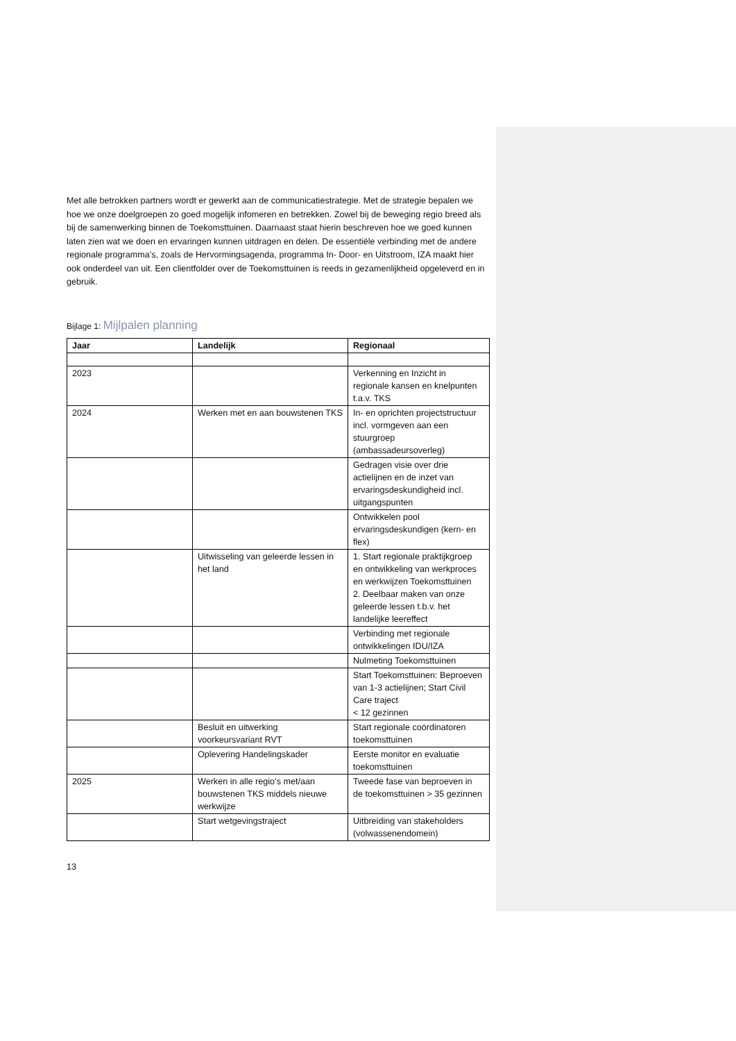Met alle betrokken partners wordt er gewerkt aan de communicatiestrategie. Met de strategie bepalen we hoe we onze doelgroepen zo goed mogelijk infomeren en betrekken. Zowel bij de beweging regio breed als bij de samenwerking binnen de Toekomsttuinen. Daarnaast staat hierin beschreven hoe we goed kunnen laten zien wat we doen en ervaringen kunnen uitdragen en delen. De essentiële verbinding met de andere regionale programma’s, zoals de Hervormingsagenda, programma In- Door- en Uitstroom, IZA maakt hier ook onderdeel van uit. Een clientfolder over de Toekomsttuinen is reeds in gezamenlijkheid opgeleverd en in gebruik.
Bijlage 1: Mijlpalen planning
| Jaar | Landelijk | Regionaal |
| --- | --- | --- |
| 2023 | | Verkenning en Inzicht in regionale kansen en knelpunten t.a.v. TKS |
| 2024 | Werken met en aan bouwstenen TKS | In- en oprichten projectstructuur incl. vormgeven aan een stuurgroep (ambassadeursoverleg) |
| | | Gedragen visie over drie actielijnen en de inzet van ervaringsdeskundigheid incl. uitgangspunten |
| | | Ontwikkelen pool ervaringsdeskundigen (kern- en flex) |
| | Uitwisseling van geleerde lessen in het land | 1. Start regionale praktijkgroep en ontwikkeling van werkproces en werkwijzen Toekomsttuinen 2. Deelbaar maken van onze geleerde lessen t.b.v. het landelijke leereffect |
| | | Verbinding met regionale ontwikkelingen IDU/IZA |
| | | Nulmeting Toekomsttuinen |
| | | Start Toekomsttuinen: Beproeven van 1-3 actielijnen; Start Civil Care traject < 12 gezinnen |
| | Besluit en uitwerking voorkeursvariant RVT | Start regionale coördinatoren toekomsttuinen |
| | Oplevering Handelingskader | Eerste monitor en evaluatie toekomsttuinen |
| 2025 | Werken in alle regio’s met/aan bouwstenen TKS middels nieuwe werkwijze | Tweede fase van beproeven in de toekomsttuinen > 35 gezinnen |
| | Start wetgevingstraject | Uitbreiding van stakeholders (volwassenendomein) |
13